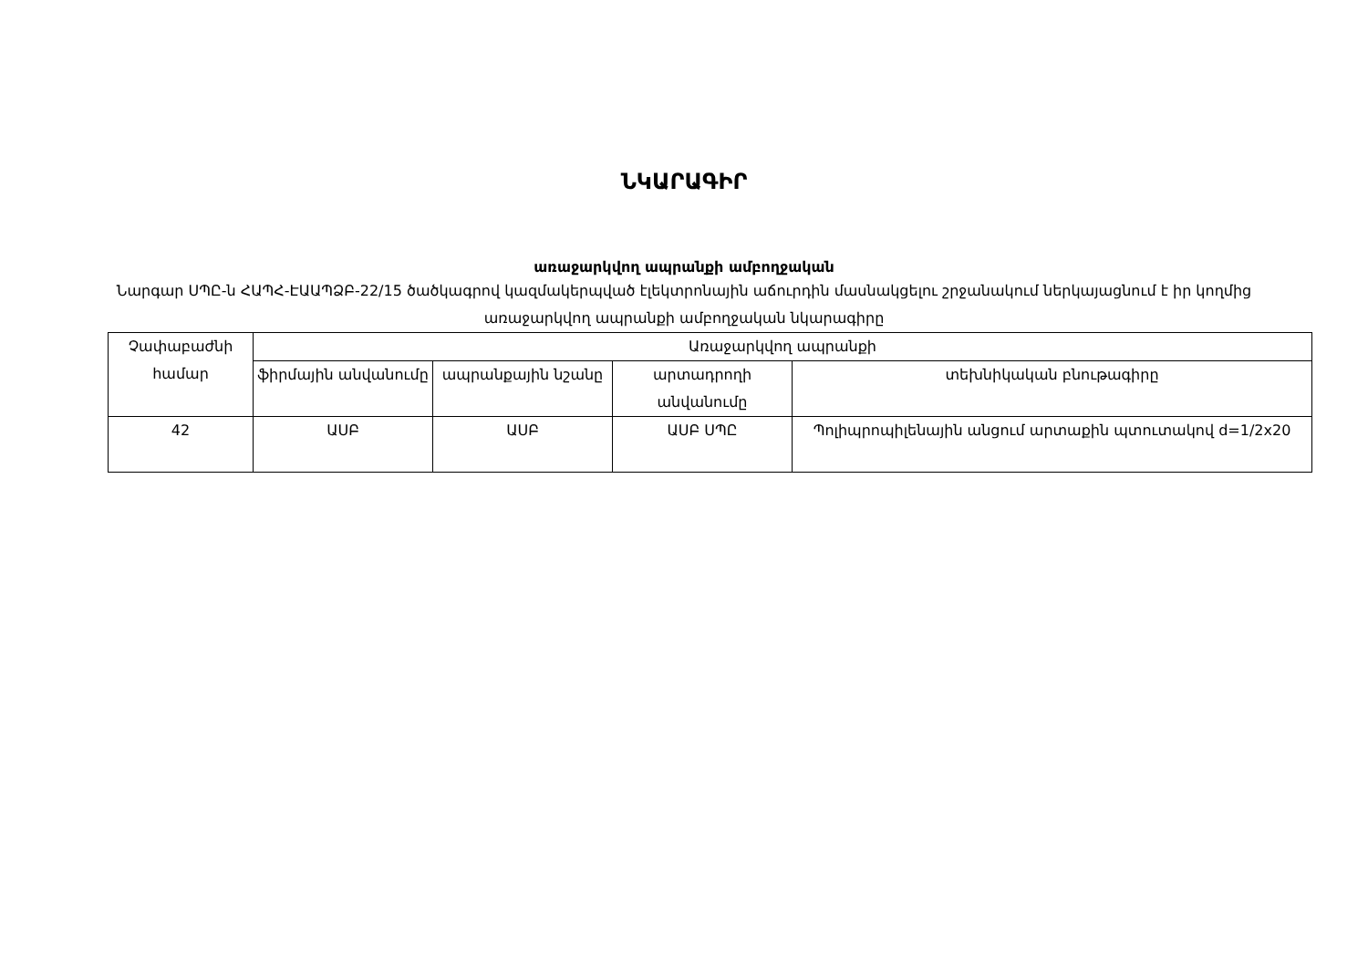ՆԿԱՐԱԳԻՐ
առաջարկվող ապրանքի ամբողջական
Նարգար ՍՊԸ-ն ՀԱՊՀ-ԷԱԱՊՁԲ-22/15 ծածկագրով կազմակերպված էլեկտրոնային աճուրդին մասնակցելու շրջանակում ներկայացնում է իր կողմից առաջարկվող ապրանքի ամբողջական նկարագիրը
| Չափաբաժնի համար | Առաջարկվող ապրանքի | | | |
| --- | --- | --- | --- | --- |
| | ֆիրմային անվանումը | ապրանքային նշանը | արտադրողի անվանումը | տեխնիկական բնութագիրը |
| 42 | ԱՍԲ | ԱՍԲ | ԱՍԲ ՍՊԸ | Պոլիպրոպիլենային անցում արտաքին պտուտակով d=1/2x20 |